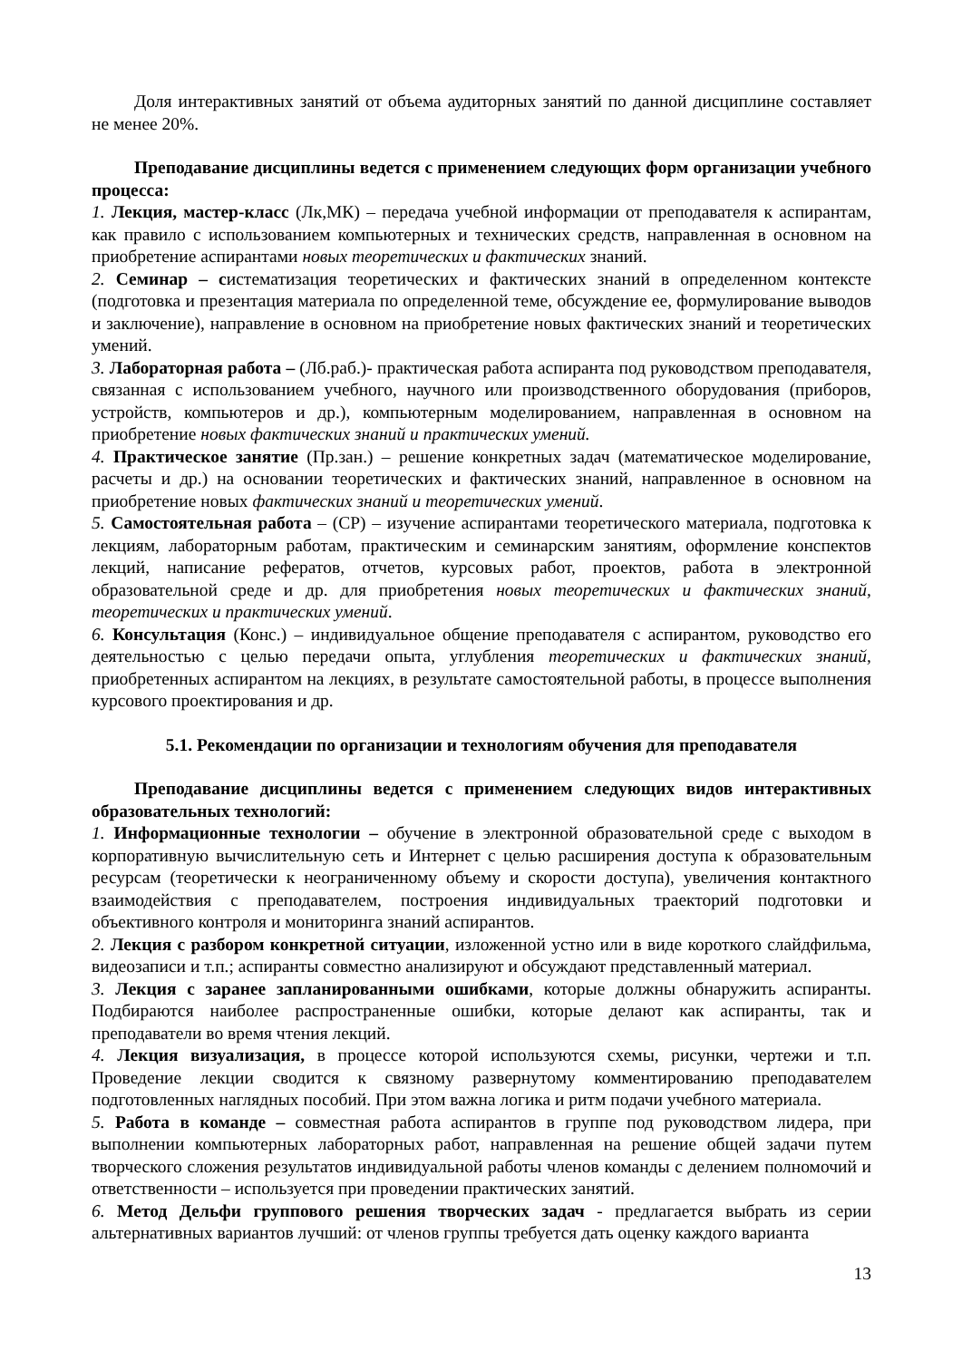Доля интерактивных занятий от объема аудиторных занятий по данной дисциплине составляет не менее 20%.
Преподавание дисциплины ведется с применением следующих форм организации учебного процесса:
1. Лекция, мастер-класс (Лк,МК) – передача учебной информации от преподавателя к аспирантам, как правило с использованием компьютерных и технических средств, направленная в основном на приобретение аспирантами новых теоретических и фактических знаний.
2. Семинар – систематизация теоретических и фактических знаний в определенном контексте (подготовка и презентация материала по определенной теме, обсуждение ее, формулирование выводов и заключение), направление в основном на приобретение новых фактических знаний и теоретических умений.
3. Лабораторная работа – (Лб.раб.)- практическая работа аспиранта под руководством преподавателя, связанная с использованием учебного, научного или производственного оборудования (приборов, устройств, компьютеров и др.), компьютерным моделированием, направленная в основном на приобретение новых фактических знаний и практических умений.
4. Практическое занятие (Пр.зан.) – решение конкретных задач (математическое моделирование, расчеты и др.) на основании теоретических и фактических знаний, направленное в основном на приобретение новых фактических знаний и теоретических умений.
5. Самостоятельная работа – (СР) – изучение аспирантами теоретического материала, подготовка к лекциям, лабораторным работам, практическим и семинарским занятиям, оформление конспектов лекций, написание рефератов, отчетов, курсовых работ, проектов, работа в электронной образовательной среде и др. для приобретения новых теоретических и фактических знаний, теоретических и практических умений.
6. Консультация (Конс.) – индивидуальное общение преподавателя с аспирантом, руководство его деятельностью с целью передачи опыта, углубления теоретических и фактических знаний, приобретенных аспирантом на лекциях, в результате самостоятельной работы, в процессе выполнения курсового проектирования и др.
5.1. Рекомендации по организации и технологиям обучения для преподавателя
Преподавание дисциплины ведется с применением следующих видов интерактивных образовательных технологий:
1. Информационные технологии – обучение в электронной образовательной среде с выходом в корпоративную вычислительную сеть и Интернет с целью расширения доступа к образовательным ресурсам (теоретически к неограниченному объему и скорости доступа), увеличения контактного взаимодействия с преподавателем, построения индивидуальных траекторий подготовки и объективного контроля и мониторинга знаний аспирантов.
2. Лекция с разбором конкретной ситуации, изложенной устно или в виде короткого слайдфильма, видеозаписи и т.п.; аспиранты совместно анализируют и обсуждают представленный материал.
3. Лекция с заранее запланированными ошибками, которые должны обнаружить аспиранты. Подбираются наиболее распространенные ошибки, которые делают как аспиранты, так и преподаватели во время чтения лекций.
4. Лекция визуализация, в процессе которой используются схемы, рисунки, чертежи и т.п. Проведение лекции сводится к связному развернутому комментированию преподавателем подготовленных наглядных пособий. При этом важна логика и ритм подачи учебного материала.
5. Работа в команде – совместная работа аспирантов в группе под руководством лидера, при выполнении компьютерных лабораторных работ, направленная на решение общей задачи путем творческого сложения результатов индивидуальной работы членов команды с делением полномочий и ответственности – используется при проведении практических занятий.
6. Метод Дельфи группового решения творческих задач - предлагается выбрать из серии альтернативных вариантов лучший: от членов группы требуется дать оценку каждого варианта
13